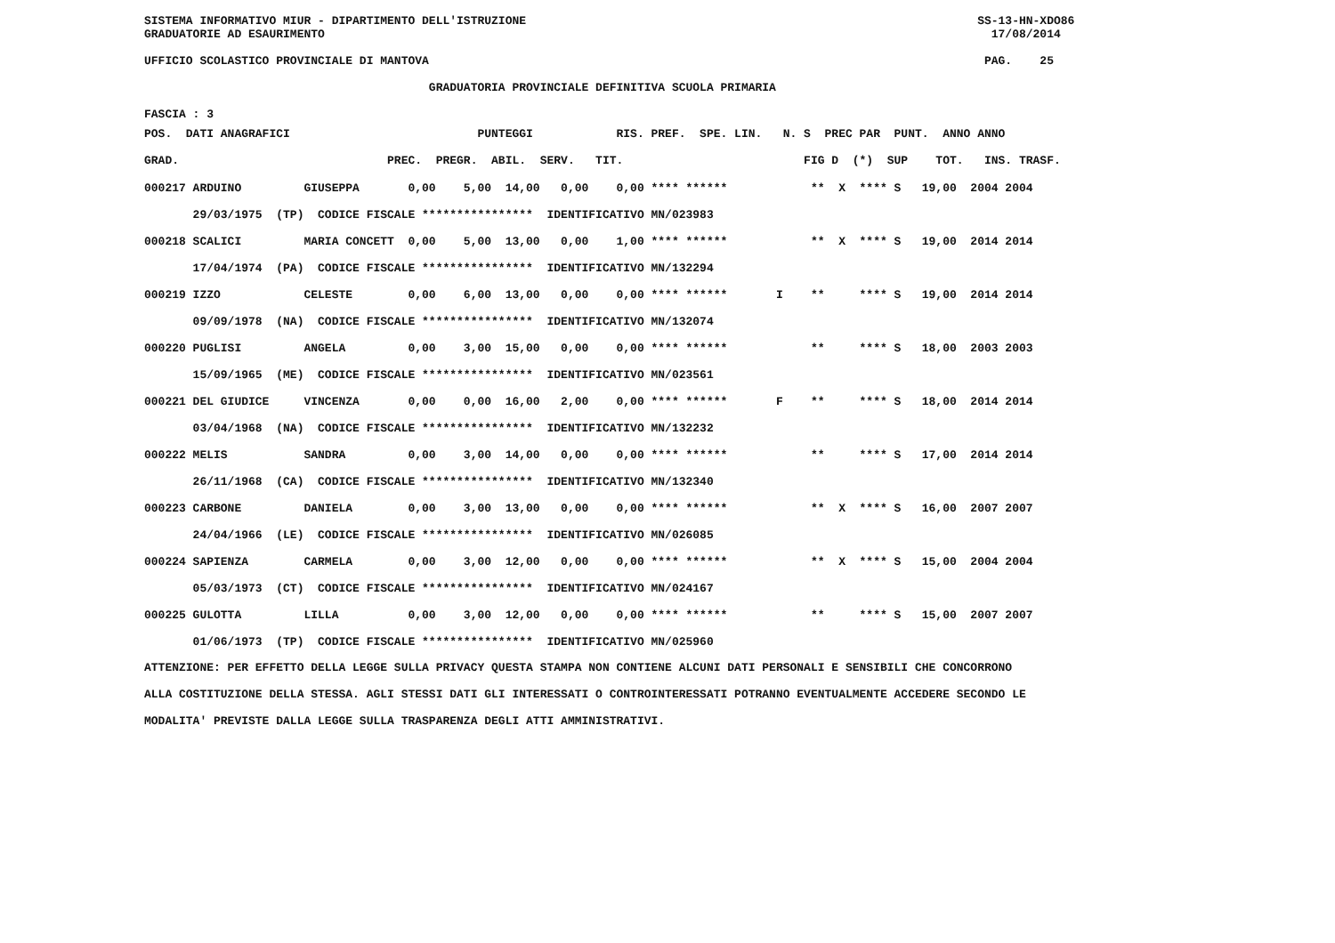SISTEMA INFORMATIVO MIUR - DIPARTIMENTO DELL'ISTRUZIONE SS-13-HN-XDO86 GRADUATORIE AD ESAURIMENTO 17/08/2014 UFFICIO SCOLASTICO PROVINCIALE DI MANTOVA PAG. 25 GRADUATORIA PROVINCIALE DEFINITIVA SCUOLA PRIMARIA FASCIA : 3
POS. DATI ANAGRAFICI PUNTEGGI RIS. PREF. SPE. LIN. N. S PREC PAR PUNT. ANNO ANNO GRAD. PREC. PREGR. ABIL. SERV. TIT. FIG D (*) SUP TOT. INS. TRASF.
| 000217 ARDUINO GIUSEPPA 0,00 5,00 14,00 0,00 0,00 **** ****** ** X **** S 19,00 2004 2004 |
| 29/03/1975 (TP) CODICE FISCALE **************** IDENTIFICATIVO MN/023983 |
| 000218 SCALICI MARIA CONCETT 0,00 5,00 13,00 0,00 1,00 **** ****** ** X **** S 19,00 2014 2014 |
| 17/04/1974 (PA) CODICE FISCALE **************** IDENTIFICATIVO MN/132294 |
| 000219 IZZO CELESTE 0,00 6,00 13,00 0,00 0,00 **** ****** I ** **** S 19,00 2014 2014 |
| 09/09/1978 (NA) CODICE FISCALE **************** IDENTIFICATIVO MN/132074 |
| 000220 PUGLISI ANGELA 0,00 3,00 15,00 0,00 0,00 **** ****** ** **** S 18,00 2003 2003 |
| 15/09/1965 (ME) CODICE FISCALE **************** IDENTIFICATIVO MN/023561 |
| 000221 DEL GIUDICE VINCENZA 0,00 0,00 16,00 2,00 0,00 **** ****** F ** **** S 18,00 2014 2014 |
| 03/04/1968 (NA) CODICE FISCALE **************** IDENTIFICATIVO MN/132232 |
| 000222 MELIS SANDRA 0,00 3,00 14,00 0,00 0,00 **** ****** ** **** S 17,00 2014 2014 |
| 26/11/1968 (CA) CODICE FISCALE **************** IDENTIFICATIVO MN/132340 |
| 000223 CARBONE DANIELA 0,00 3,00 13,00 0,00 0,00 **** ****** ** X **** S 16,00 2007 2007 |
| 24/04/1966 (LE) CODICE FISCALE **************** IDENTIFICATIVO MN/026085 |
| 000224 SAPIENZA CARMELA 0,00 3,00 12,00 0,00 0,00 **** ****** ** X **** S 15,00 2004 2004 |
| 05/03/1973 (CT) CODICE FISCALE **************** IDENTIFICATIVO MN/024167 |
| 000225 GULOTTA LILLA 0,00 3,00 12,00 0,00 0,00 **** ****** ** **** S 15,00 2007 2007 |
| 01/06/1973 (TP) CODICE FISCALE **************** IDENTIFICATIVO MN/025960 |
ATTENZIONE: PER EFFETTO DELLA LEGGE SULLA PRIVACY QUESTA STAMPA NON CONTIENE ALCUNI DATI PERSONALI E SENSIBILI CHE CONCORRONO ALLA COSTITUZIONE DELLA STESSA. AGLI STESSI DATI GLI INTERESSATI O CONTROINTERESSATI POTRANNO EVENTUALMENTE ACCEDERE SECONDO LE MODALITA' PREVISTE DALLA LEGGE SULLA TRASPARENZA DEGLI ATTI AMMINISTRATIVI.